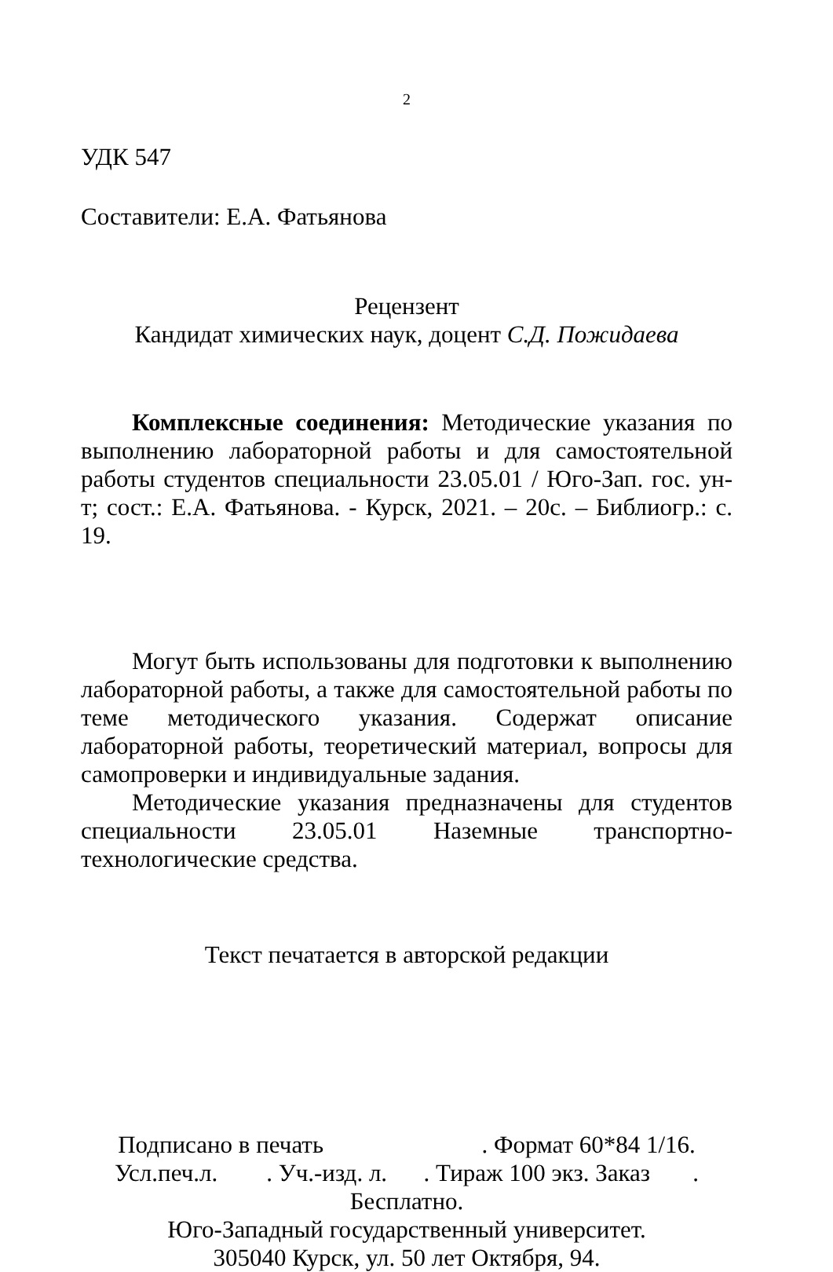2
УДК 547
Составители: Е.А. Фатьянова
Рецензент
Кандидат химических наук, доцент С.Д. Пожидаева
Комплексные соединения: Методические указания по выполнению лабораторной работы и для самостоятельной работы студентов специальности 23.05.01 / Юго-Зап. гос. ун-т; сост.: Е.А. Фатьянова. - Курск, 2021. – 20с. – Библиогр.: с. 19.
Могут быть использованы для подготовки к выполнению лабораторной работы, а также для самостоятельной работы по теме методического указания. Содержат описание лабораторной работы, теоретический материал, вопросы для самопроверки и индивидуальные задания.
Методические указания предназначены для студентов специальности 23.05.01 Наземные транспортно-технологические средства.
Текст печатается в авторской редакции
Подписано в печать . Формат 60*84 1/16.
Усл.печ.л. . Уч.-изд. л. . Тираж 100 экз. Заказ . Бесплатно.
Юго-Западный государственный университет.
305040 Курск, ул. 50 лет Октября, 94.